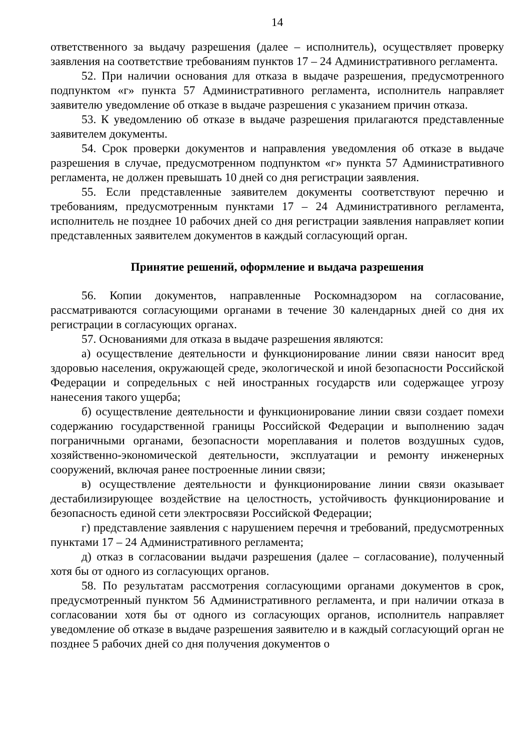14
ответственного за выдачу разрешения (далее – исполнитель), осуществляет проверку заявления на соответствие требованиям пунктов 17 – 24 Административного регламента.
52. При наличии основания для отказа в выдаче разрешения, предусмотренного подпунктом «г» пункта 57 Административного регламента, исполнитель направляет заявителю уведомление об отказе в выдаче разрешения с указанием причин отказа.
53. К уведомлению об отказе в выдаче разрешения прилагаются представленные заявителем документы.
54. Срок проверки документов и направления уведомления об отказе в выдаче разрешения в случае, предусмотренном подпунктом «г» пункта 57 Административного регламента, не должен превышать 10 дней со дня регистрации заявления.
55. Если представленные заявителем документы соответствуют перечню и требованиям, предусмотренным пунктами 17 – 24 Административного регламента, исполнитель не позднее 10 рабочих дней со дня регистрации заявления направляет копии представленных заявителем документов в каждый согласующий орган.
Принятие решений, оформление и выдача разрешения
56. Копии документов, направленные Роскомнадзором на согласование, рассматриваются согласующими органами в течение 30 календарных дней со дня их регистрации в согласующих органах.
57. Основаниями для отказа в выдаче разрешения являются:
а) осуществление деятельности и функционирование линии связи наносит вред здоровью населения, окружающей среде, экологической и иной безопасности Российской Федерации и сопредельных с ней иностранных государств или содержащее угрозу нанесения такого ущерба;
б) осуществление деятельности и функционирование линии связи создает помехи содержанию государственной границы Российской Федерации и выполнению задач пограничными органами, безопасности мореплавания и полетов воздушных судов, хозяйственно-экономической деятельности, эксплуатации и ремонту инженерных сооружений, включая ранее построенные линии связи;
в) осуществление деятельности и функционирование линии связи оказывает дестабилизирующее воздействие на целостность, устойчивость функционирование и безопасность единой сети электросвязи Российской Федерации;
г) представление заявления с нарушением перечня и требований, предусмотренных пунктами 17 – 24 Административного регламента;
д) отказ в согласовании выдачи разрешения (далее – согласование), полученный хотя бы от одного из согласующих органов.
58. По результатам рассмотрения согласующими органами документов в срок, предусмотренный пунктом 56 Административного регламента, и при наличии отказа в согласовании хотя бы от одного из согласующих органов, исполнитель направляет уведомление об отказе в выдаче разрешения заявителю и в каждый согласующий орган не позднее 5 рабочих дней со дня получения документов о